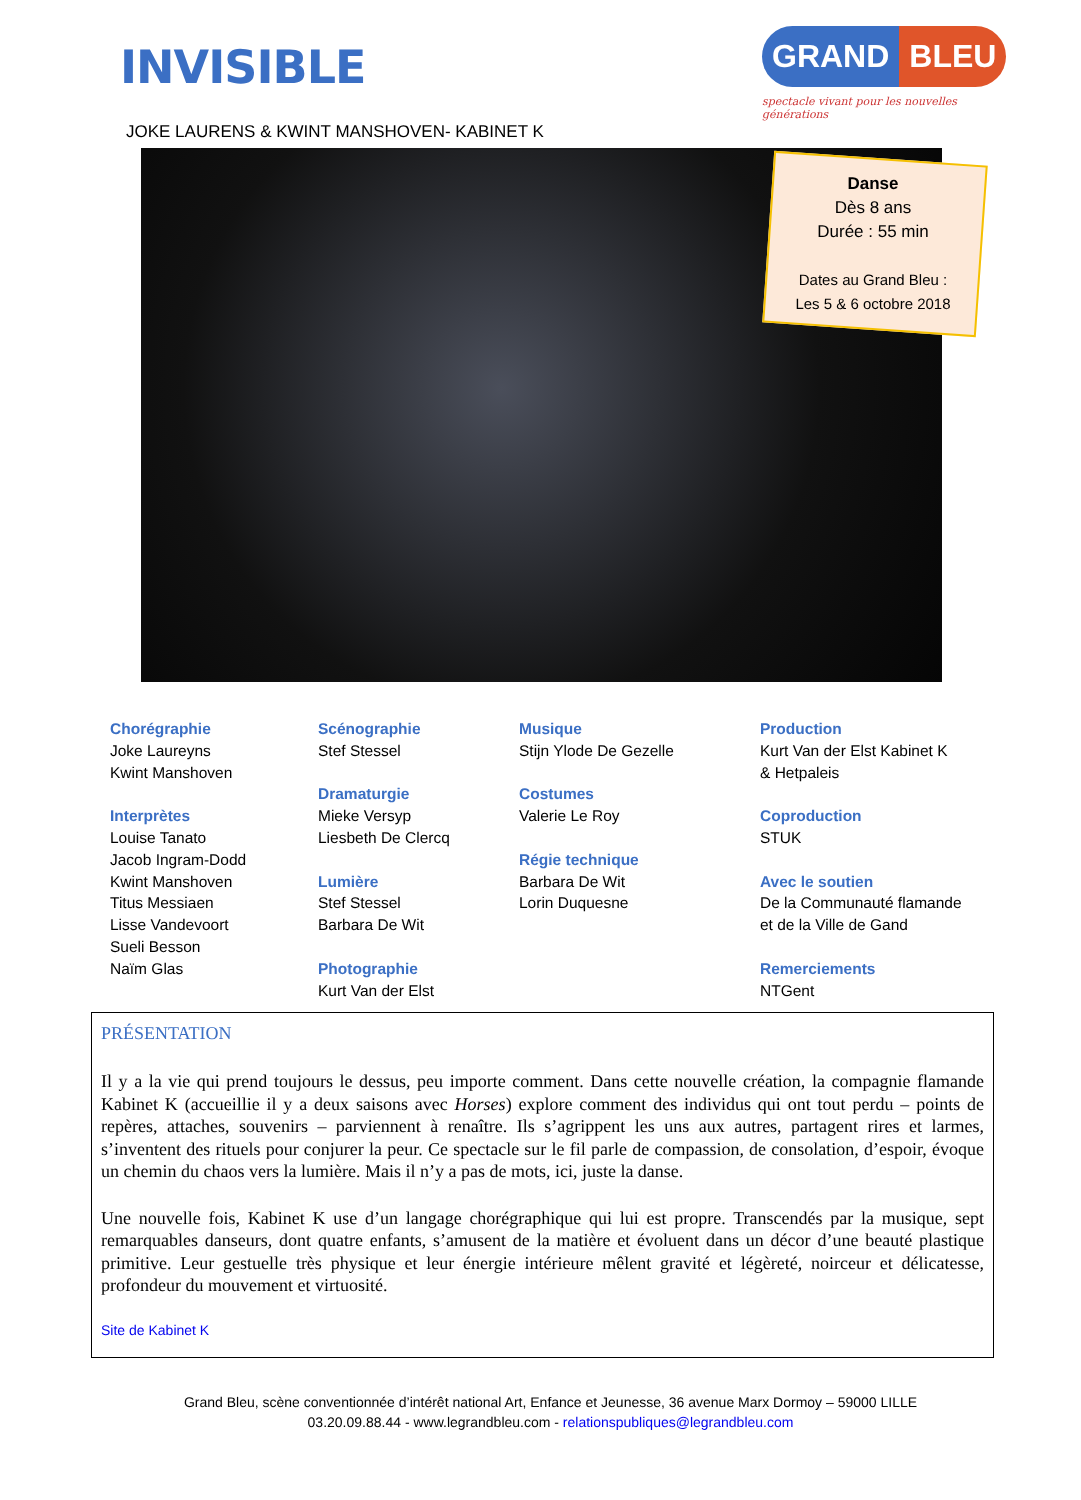INVISIBLE
JOKE LAURENS & KWINT MANSHOVEN- KABINET K
GRAND BLEU
spectacle vivant pour les nouvelles générations
Danse
Dès 8 ans
Durée : 55 min
Dates au Grand Bleu :
Les 5 & 6 octobre 2018
Chorégraphie
Joke Laureyns
Kwint Manshoven
Interprètes
Louise Tanato
Jacob Ingram-Dodd
Kwint Manshoven
Titus Messiaen
Lisse Vandevoort
Sueli Besson
Naïm Glas
Scénographie
Stef Stessel
Dramaturgie
Mieke Versyp
Liesbeth De Clercq
Lumière
Stef Stessel
Barbara De Wit
Photographie
Kurt Van der Elst
Musique
Stijn Ylode De Gezelle
Costumes
Valerie Le Roy
Régie technique
Barbara De Wit
Lorin Duquesne
Production
Kurt Van der Elst Kabinet K
& Hetpaleis
Coproduction
STUK
Avec le soutien
De la Communauté flamande
et de la Ville de Gand
Remerciements
NTGent
PRÉSENTATION
Il y a la vie qui prend toujours le dessus, peu importe comment. Dans cette nouvelle création, la compagnie flamande Kabinet K (accueillie il y a deux saisons avec Horses) explore comment des individus qui ont tout perdu – points de repères, attaches, souvenirs – parviennent à renaître. Ils s’agrippent les uns aux autres, partagent rires et larmes, s’inventent des rituels pour conjurer la peur. Ce spectacle sur le fil parle de compassion, de consolation, d’espoir, évoque un chemin du chaos vers la lumière. Mais il n’y a pas de mots, ici, juste la danse.
Une nouvelle fois, Kabinet K use d’un langage chorégraphique qui lui est propre. Transcendés par la musique, sept remarquables danseurs, dont quatre enfants, s’amusent de la matière et évoluent dans un décor d’une beauté plastique primitive. Leur gestuelle très physique et leur énergie intérieure mêlent gravité et légèreté, noirceur et délicatesse, profondeur du mouvement et virtuosité.
Site de Kabinet K
Grand Bleu, scène conventionnée d’intérêt national Art, Enfance et Jeunesse, 36 avenue Marx Dormoy – 59000 LILLE
03.20.09.88.44 - www.legrandbleu.com - relationspubliques@legrandbleu.com